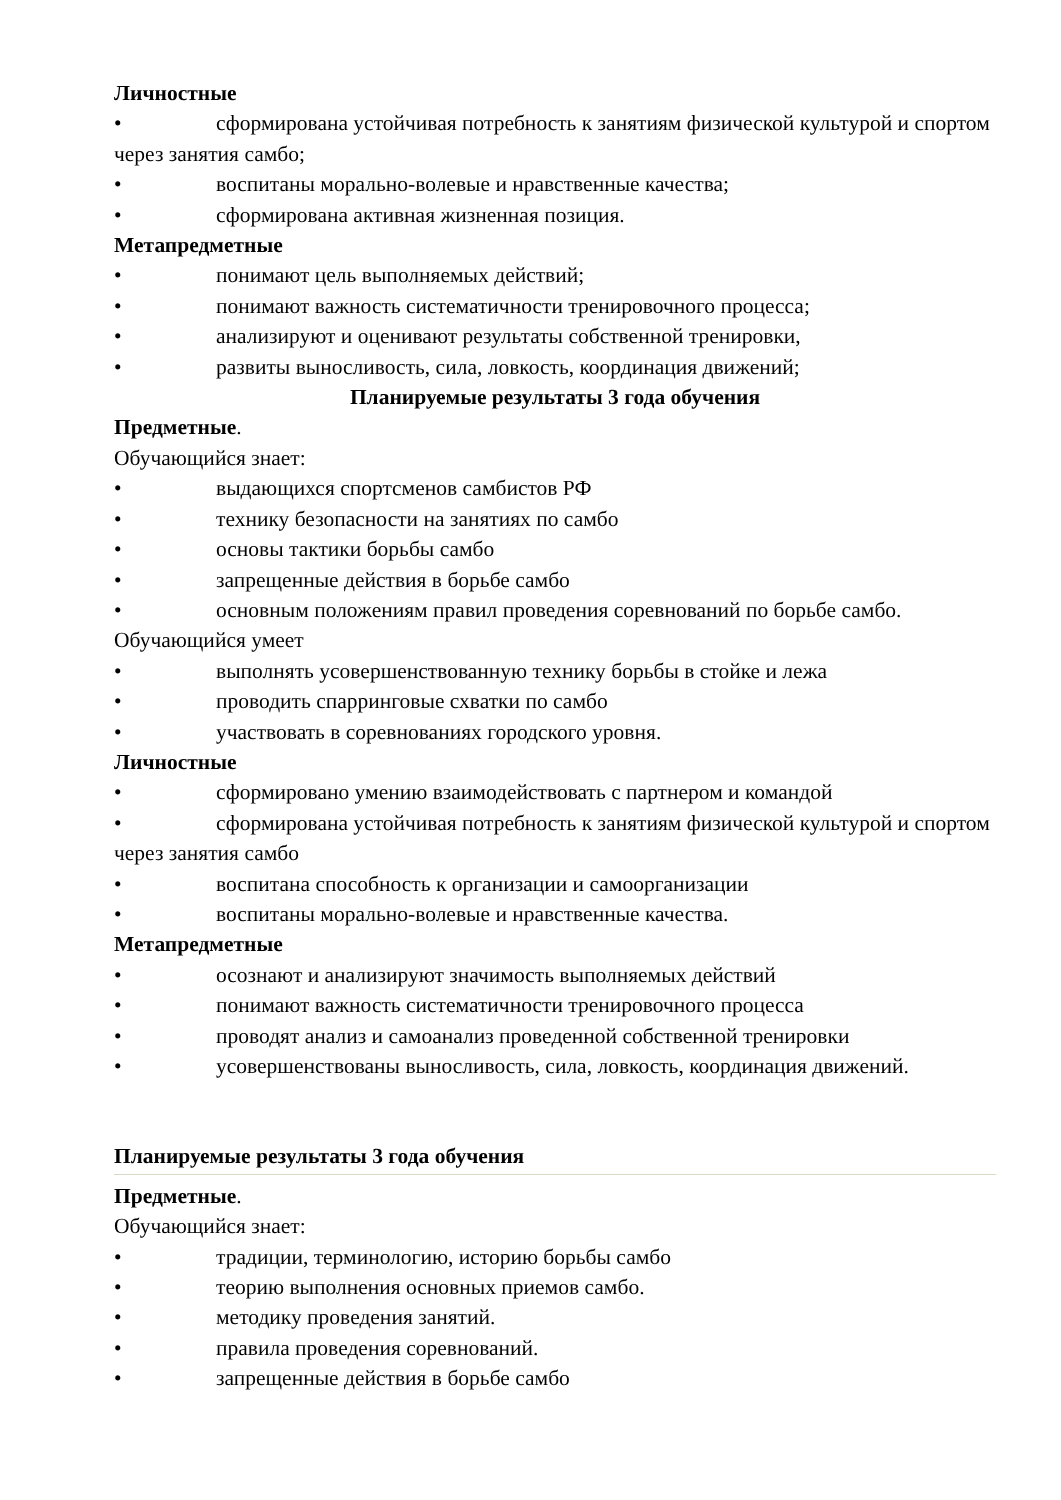Личностные
• сформирована устойчивая потребность к занятиям физической культурой и спортом через занятия самбо;
• воспитаны морально-волевые и нравственные качества;
• сформирована активная жизненная позиция.
Метапредметные
• понимают цель выполняемых действий;
• понимают важность систематичности тренировочного процесса;
• анализируют и оценивают результаты собственной тренировки,
• развиты выносливость, сила, ловкость, координация движений;
Планируемые результаты 3 года обучения
Предметные.
Обучающийся знает:
• выдающихся спортсменов самбистов РФ
• технику безопасности на занятиях по самбо
• основы тактики борьбы самбо
• запрещенные действия в борьбе самбо
• основным положениям правил проведения соревнований по борьбе самбо.
Обучающийся умеет
• выполнять усовершенствованную технику борьбы в стойке и лежа
• проводить спарринговые схватки по самбо
• участвовать в соревнованиях городского уровня.
Личностные
• сформировано умению взаимодействовать с партнером и командой
• сформирована устойчивая потребность к занятиям физической культурой и спортом через занятия самбо
• воспитана способность к организации и самоорганизации
• воспитаны морально-волевые и нравственные качества.
Метапредметные
• осознают и анализируют значимость выполняемых действий
• понимают важность систематичности тренировочного процесса
• проводят анализ и самоанализ проведенной собственной тренировки
• усовершенствованы выносливость, сила, ловкость, координация движений.
Планируемые результаты 3 года обучения
Предметные.
Обучающийся знает:
• традиции, терминологию, историю борьбы самбо
• теорию выполнения основных приемов самбо.
• методику проведения занятий.
• правила проведения соревнований.
• запрещенные действия в борьбе самбо